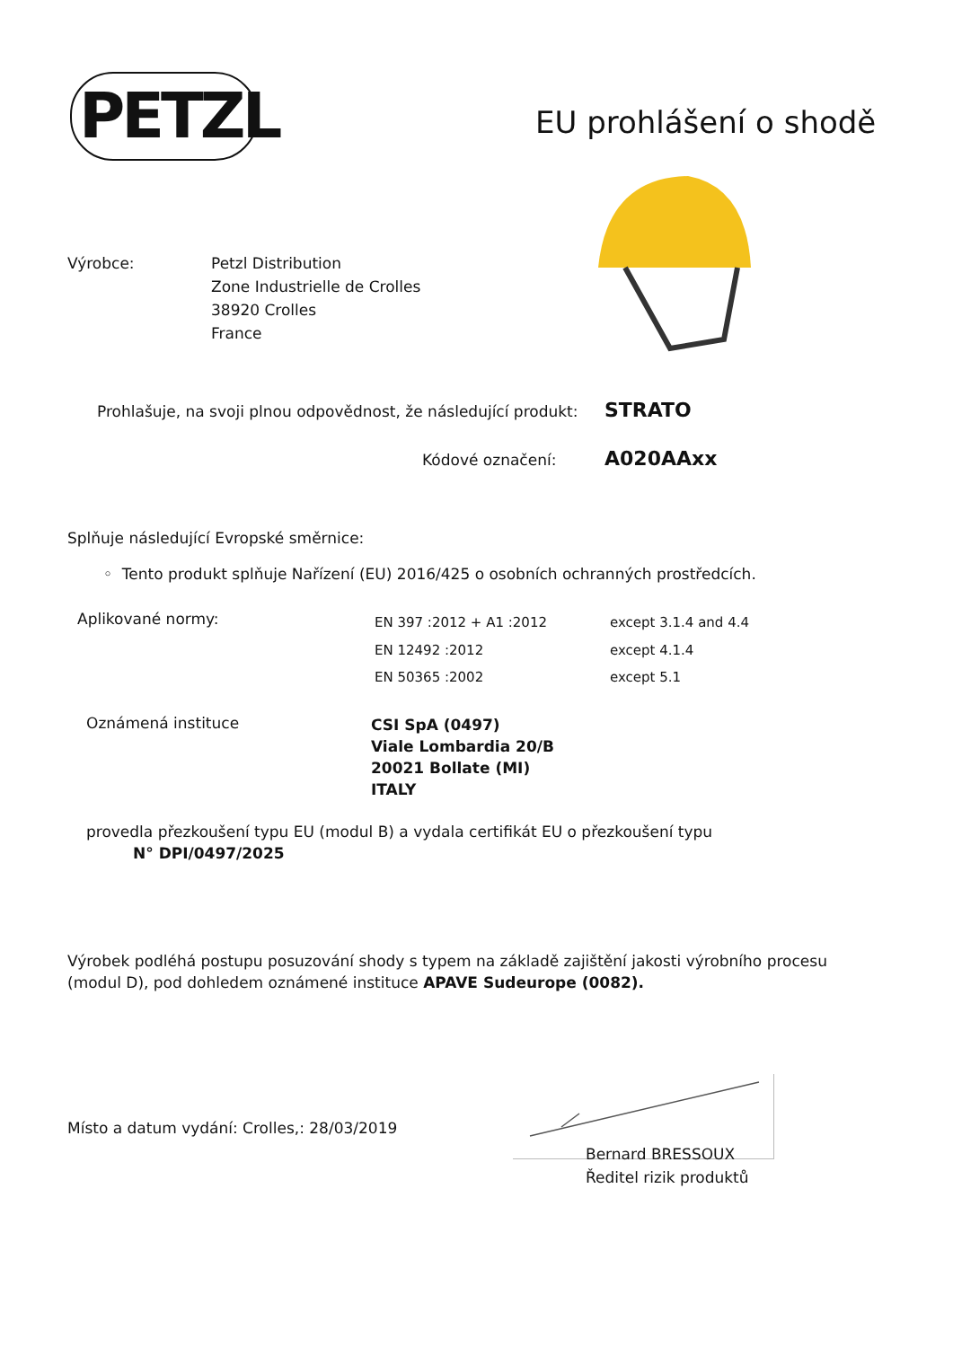PETZL EU prohlášení o shodě
Výrobce:
Petzl Distribution
Zone Industrielle de Crolles
38920 Crolles
France
Prohlašuje, na svoji plnou odpovědnost, že následující produkt:
STRATO
Kódové označení: A020AAxx
Splňuje následující Evropské směrnice:
◦ Tento produkt splňuje Nařízení (EU) 2016/425 o osobních ochranných prostředcích.
Aplikované normy:
EN 397 :2012 + A1 :2012
EN 12492 :2012
EN 50365 :2002
except 3.1.4 and 4.4
except 4.1.4
except 5.1
Oznámená instituce
CSI SpA (0497)
Viale Lombardia 20/B
20021 Bollate (MI)
ITALY
provedla přezkoušení typu EU (modul B) a vydala certifikát EU o přezkoušení typu
N° DPI/0497/2025
Výrobek podléhá postupu posuzování shody s typem na základě zajištění jakosti výrobního procesu (modul D), pod dohledem oznámené instituce APAVE Sudeurope (0082).
Místo a datum vydání: Crolles,: 28/03/2019
Bernard BRESSOUX
Ředitel rizik produktů